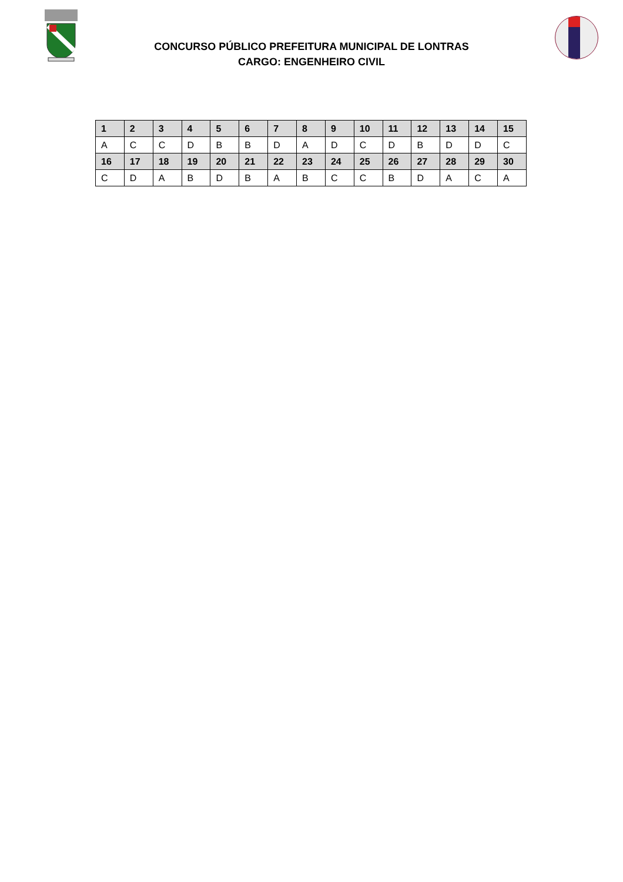CONCURSO PÚBLICO PREFEITURA MUNICIPAL DE LONTRAS
CARGO: ENGENHEIRO CIVIL
| 1 | 2 | 3 | 4 | 5 | 6 | 7 | 8 | 9 | 10 | 11 | 12 | 13 | 14 | 15 |
| --- | --- | --- | --- | --- | --- | --- | --- | --- | --- | --- | --- | --- | --- | --- |
| A | C | C | D | B | B | D | A | D | C | D | B | D | D | C |
| 16 | 17 | 18 | 19 | 20 | 21 | 22 | 23 | 24 | 25 | 26 | 27 | 28 | 29 | 30 |
| C | D | A | B | D | B | A | B | C | C | B | D | A | C | A |